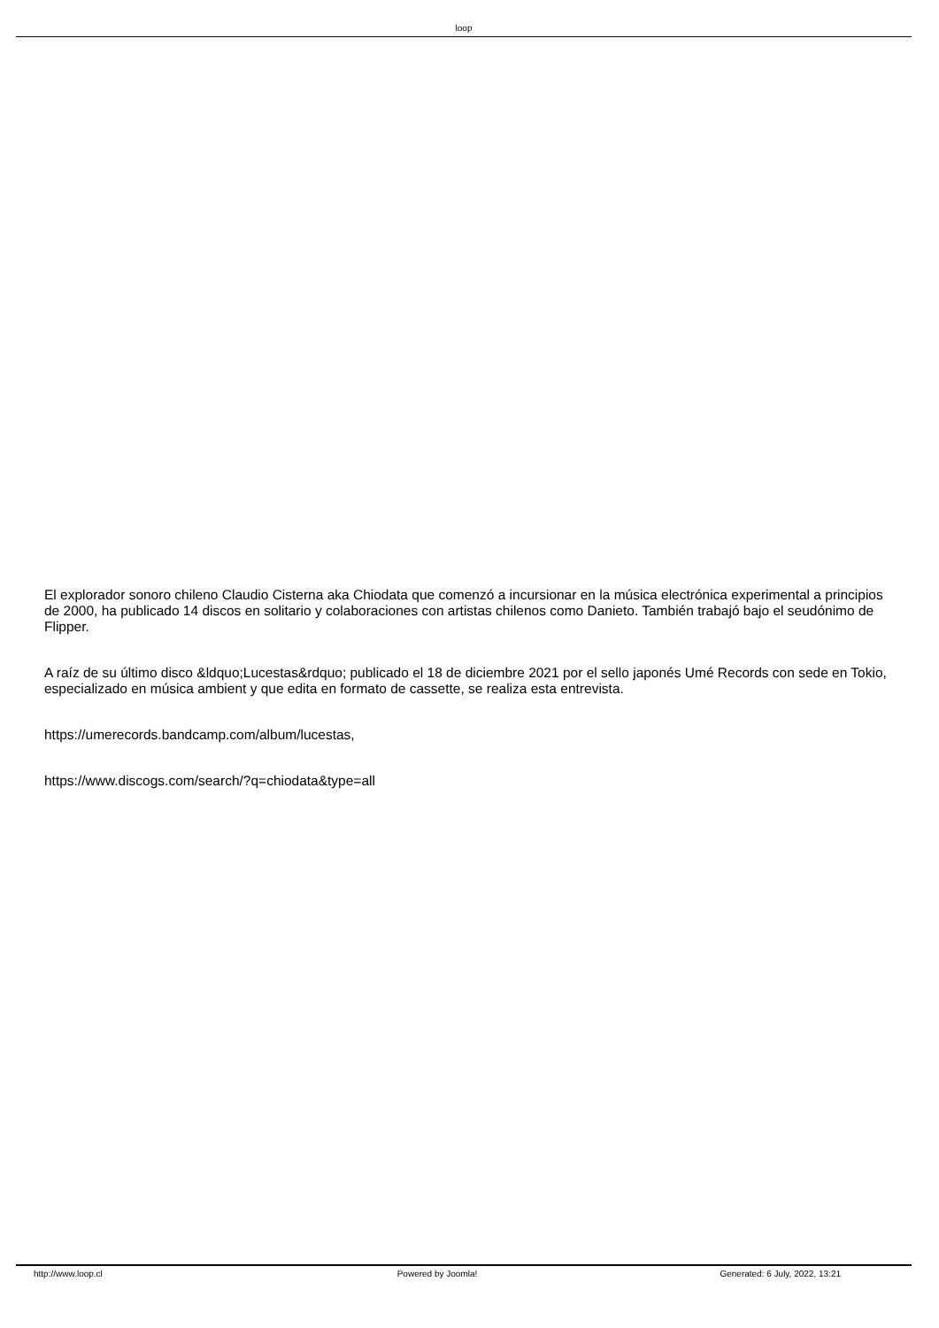loop
El explorador sonoro chileno Claudio Cisterna aka Chiodata que comenzó a incursionar en la música electrónica experimental a principios de 2000, ha publicado 14 discos en solitario y colaboraciones con artistas chilenos como Danieto. También trabajó bajo el seudónimo de Flipper.
A raíz de su último disco &ldquo;Lucestas&rdquo; publicado el 18 de diciembre 2021 por el sello japonés Umé Records con sede en Tokio, especializado en música ambient y que edita en formato de cassette, se realiza esta entrevista.
https://umerecords.bandcamp.com/album/lucestas,
https://www.discogs.com/search/?q=chiodata&type=all
http://www.loop.cl Powered by Joomla! Generated: 6 July, 2022, 13:21